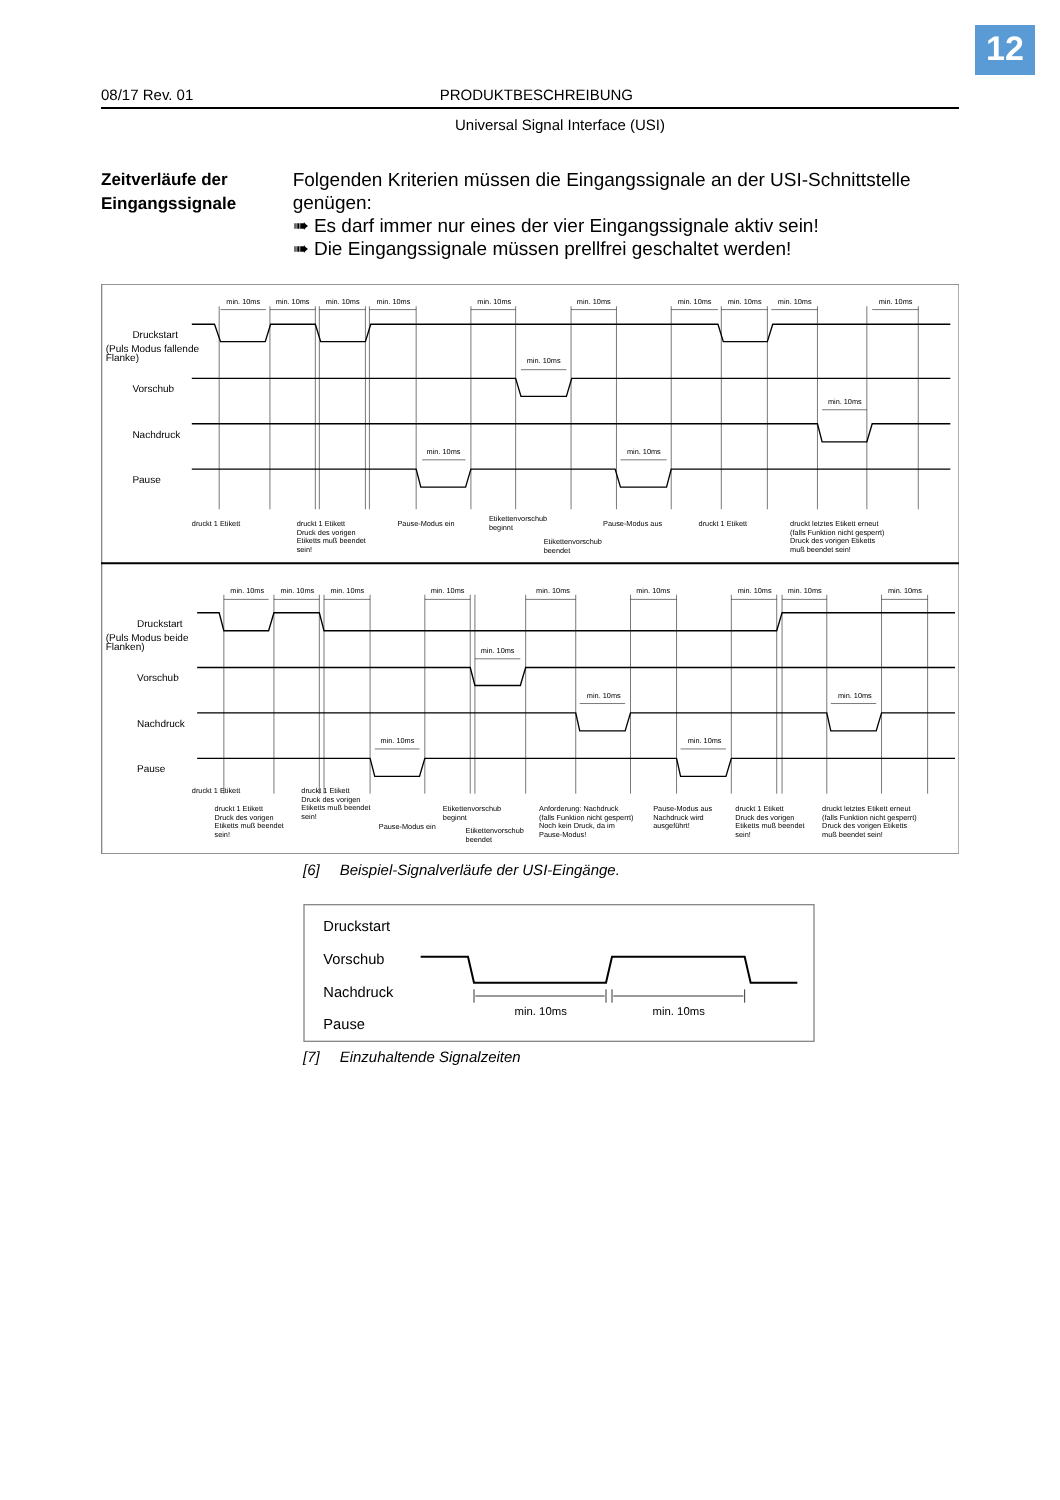12
08/17 Rev. 01 PRODUKTBESCHREIBUNG
Universal Signal Interface (USI)
Zeitverläufe der Eingangssignale
Folgenden Kriterien müssen die Eingangssignale an der USI-Schnittstelle genügen:
➠ Es darf immer nur eines der vier Eingangssignale aktiv sein!
➠ Die Eingangssignale müssen prellfrei geschaltet werden!
min. 10ms
min. 10ms
min. 10ms
min. 10ms
min. 10ms
min. 10ms
min. 10ms
min. 10ms
min. 10ms
min. 10ms
min. 10ms
min. 10ms
min. 10ms
min. 10ms
min. 10ms
min. 10ms
min. 10ms
min. 10ms
min. 10ms
min. 10ms
min. 10ms
min. 10ms
min. 10ms
min. 10ms
min. 10ms
min. 10ms
min. 10ms
min. 10ms
Druckstart
(Puls Modus fallende
Flanke)
Vorschub
Nachdruck
Pause
Druckstart
(Puls Modus beide
Flanken)
Vorschub
Nachdruck
Pause
druckt 1 Etikett
druckt 1 Etikett Druck des vorigen Etiketts muß beendet sein!
Pause-Modus ein
Etikettenvorschub beginnt
Etikettenvorschub beendet
Pause-Modus aus
druckt 1 Etikett
druckt letztes Etikett erneut (falls Funktion nicht gesperrt) Druck des vorigen Etiketts muß beendet sein!
druckt 1 Etikett
druckt 1 Etikett Druck des vorigen Etiketts muß beendet sein!
druckt 1 Etikett Druck des vorigen Etiketts muß beendet sein!
Pause-Modus ein
Etikettenvorschub beginnt
Etikettenvorschub beendet
Anforderung: Nachdruck (falls Funktion nicht gesperrt) Noch kein Druck, da im Pause-Modus!
Pause-Modus aus Nachdruck wird ausgeführt!
druckt 1 Etikett Druck des vorigen Etiketts muß beendet sein!
druckt letztes Etikett erneut (falls Funktion nicht gesperrt) Druck des vorigen Etiketts muß beendet sein!
[6] Beispiel-Signalverläufe der USI-Eingänge.
Druckstart
Vorschub
Nachdruck
Pause
min. 10ms
min. 10ms
[7] Einzuhaltende Signalzeiten